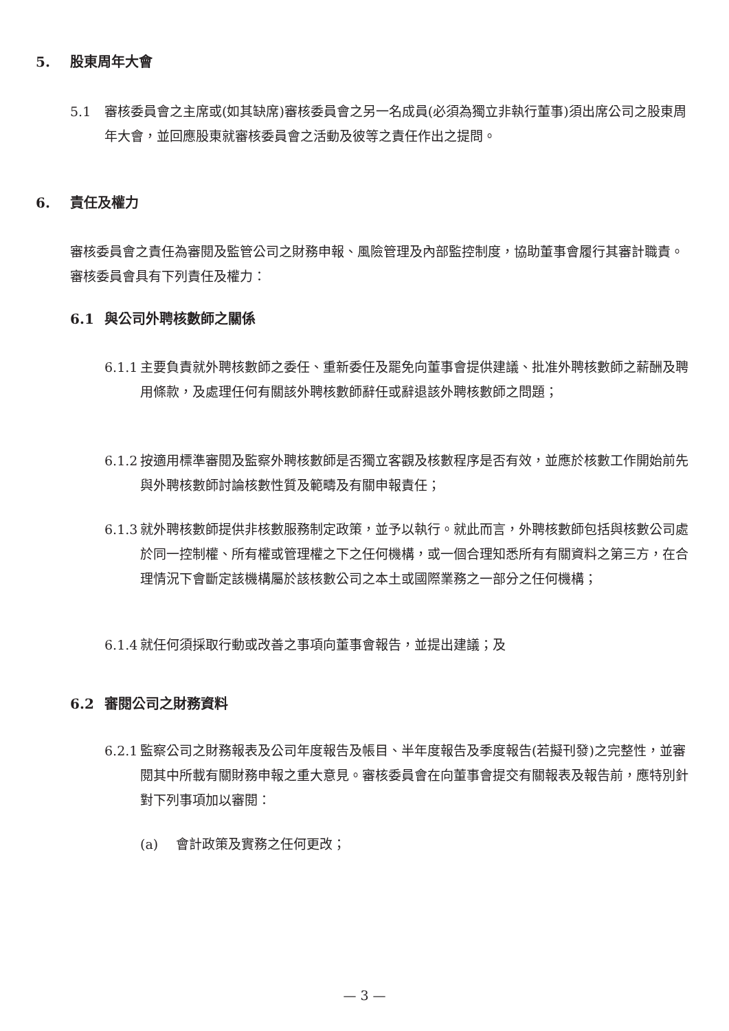5. 股東周年大會
5.1
審核委員會之主席或(如其缺席)審核委員會之另一名成員(必須為獨立非執行董事)須出席公司之股東周年大會，並回應股東就審核委員會之活動及彼等之責任作出之提問。
6. 責任及權力
審核委員會之責任為審閱及監管公司之財務申報、風險管理及內部監控制度，協助董事會履行其審計職責。審核委員會具有下列責任及權力：
6.1 與公司外聘核數師之關係
6.1.1
主要負責就外聘核數師之委任、重新委任及罷免向董事會提供建議、批准外聘核數師之薪酬及聘用條款，及處理任何有關該外聘核數師辭任或辭退該外聘核數師之問題；
6.1.2
按適用標準審閱及監察外聘核數師是否獨立客觀及核數程序是否有效，並應於核數工作開始前先與外聘核數師討論核數性質及範疇及有關申報責任；
6.1.3
就外聘核數師提供非核數服務制定政策，並予以執行。就此而言，外聘核數師包括與核數公司處於同一控制權、所有權或管理權之下之任何機構，或一個合理知悉所有有關資料之第三方，在合理情況下會斷定該機構屬於該核數公司之本土或國際業務之一部分之任何機構；
6.1.4
就任何須採取行動或改善之事項向董事會報告，並提出建議；及
6.2 審閱公司之財務資料
6.2.1
監察公司之財務報表及公司年度報告及帳目、半年度報告及季度報告(若擬刊發)之完整性，並審閱其中所載有關財務申報之重大意見。審核委員會在向董事會提交有關報表及報告前，應特別針對下列事項加以審閱：
(a)
會計政策及實務之任何更改；
— 3 —